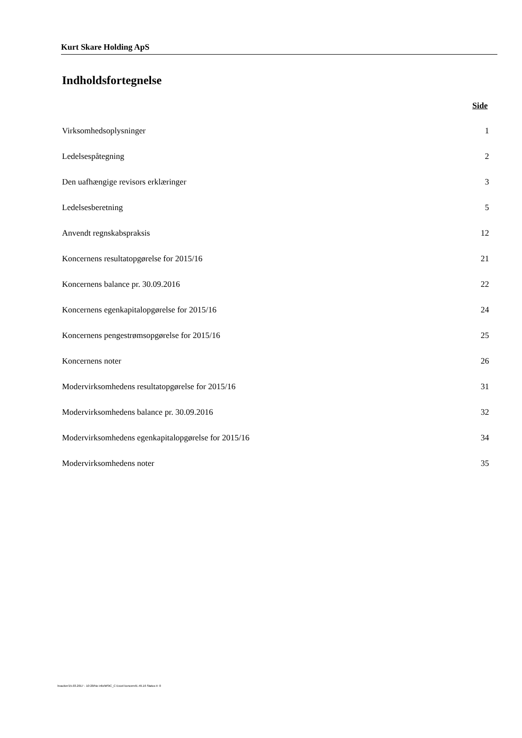Kurt Skare Holding ApS
Indholdsfortegnelse
Side
Virksomhedsoplysninger 1
Ledelsespåtegning 2
Den uafhængige revisors erklæringer 3
Ledelsesberetning 5
Anvendt regnskabspraksis 12
Koncernens resultatopgørelse for 2015/16 21
Koncernens balance pr. 30.09.2016 22
Koncernens egenkapitalopgørelse for 2015/16 24
Koncernens pengestrømsopgørelse for 2015/16 25
Koncernens noter 26
Modervirksomhedens resultatopgørelse for 2015/16 31
Modervirksomhedens balance pr. 30.09.2016 32
Modervirksomhedens egenkapitalopgørelse for 2015/16 34
Modervirksomhedens noter 35
bvacker/15.03.2017 - 10:20/No info/MStC_C Excel koncern/E.49.16 Status II: 0